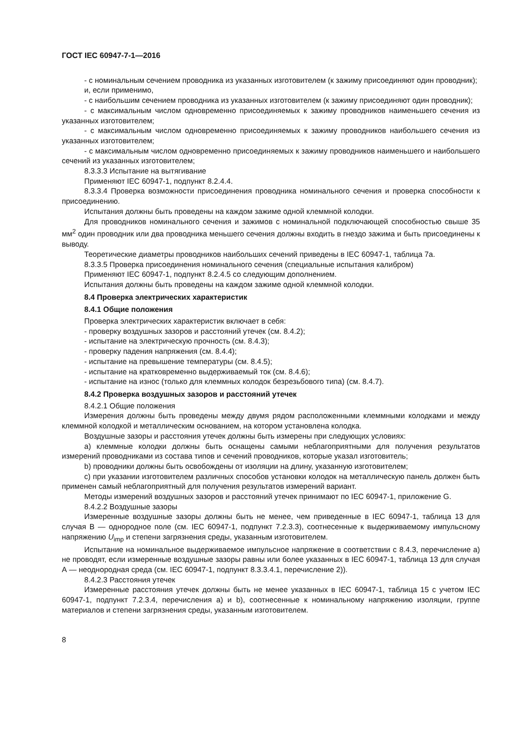ГОСТ IEC 60947-7-1—2016
- с номинальным сечением проводника из указанных изготовителем (к зажиму присоединяют один проводник);
и, если применимо,
- с наибольшим сечением проводника из указанных изготовителем (к зажиму присоединяют один проводник);
- с максимальным числом одновременно присоединяемых к зажиму проводников наименьшего сечения из указанных изготовителем;
- с максимальным числом одновременно присоединяемых к зажиму проводников наибольшего сечения из указанных изготовителем;
- с максимальным числом одновременно присоединяемых к зажиму проводников наименьшего и наибольшего сечений из указанных изготовителем;
8.3.3.3 Испытание на вытягивание
Применяют IEC 60947-1, подпункт 8.2.4.4.
8.3.3.4 Проверка возможности присоединения проводника номинального сечения и проверка способности к присоединению.
Испытания должны быть проведены на каждом зажиме одной клеммной колодки.
Для проводников номинального сечения и зажимов с номинальной подключающей способностью свыше 35 мм<sup>2</sup> один проводник или два проводника меньшего сечения должны входить в гнездо зажима и быть присоединены к выводу.
Теоретические диаметры проводников наибольших сечений приведены в IEC 60947-1, таблица 7а.
8.3.3.5 Проверка присоединения номинального сечения (специальные испытания калибром)
Применяют IEC 60947-1, подпункт 8.2.4.5 со следующим дополнением.
Испытания должны быть проведены на каждом зажиме одной клеммной колодки.
8.4 Проверка электрических характеристик
8.4.1 Общие положения
Проверка электрических характеристик включает в себя:
- проверку воздушных зазоров и расстояний утечек (см. 8.4.2);
- испытание на электрическую прочность (см. 8.4.3);
- проверку падения напряжения (см. 8.4.4);
- испытание на превышение температуры (см. 8.4.5);
- испытание на кратковременно выдерживаемый ток (см. 8.4.6);
- испытание на износ (только для клеммных колодок безрезьбового типа) (см. 8.4.7).
8.4.2 Проверка воздушных зазоров и расстояний утечек
8.4.2.1 Общие положения
Измерения должны быть проведены между двумя рядом расположенными клеммными колодками и между клеммной колодкой и металлическим основанием, на котором установлена колодка.
Воздушные зазоры и расстояния утечек должны быть измерены при следующих условиях:
a) клеммные колодки должны быть оснащены самыми неблагоприятными для получения результатов измерений проводниками из состава типов и сечений проводников, которые указал изготовитель;
b) проводники должны быть освобождены от изоляции на длину, указанную изготовителем;
c) при указании изготовителем различных способов установки колодок на металлическую панель должен быть применен самый неблагоприятный для получения результатов измерений вариант.
Методы измерений воздушных зазоров и расстояний утечек принимают по IEC 60947-1, приложение G.
8.4.2.2 Воздушные зазоры
Измеренные воздушные зазоры должны быть не менее, чем приведенные в IEC 60947-1, таблица 13 для случая В — однородное поле (см. IEC 60947-1, подпункт 7.2.3.3), соотнесенные к выдерживаемому импульсному напряжению U<sub>imp</sub> и степени загрязнения среды, указанным изготовителем.
Испытание на номинальное выдерживаемое импульсное напряжение в соответствии с 8.4.3, перечисление а) не проводят, если измеренные воздушные зазоры равны или более указанных в IEC 60947-1, таблица 13 для случая А — неоднородная среда (см. IEC 60947-1, подпункт 8.3.3.4.1, перечисление 2)).
8.4.2.3 Расстояния утечек
Измеренные расстояния утечек должны быть не менее указанных в IEC 60947-1, таблица 15 с учетом IEC 60947-1, подпункт 7.2.3.4, перечисления а) и b), соотнесенные к номинальному напряжению изоляции, группе материалов и степени загрязнения среды, указанным изготовителем.
8